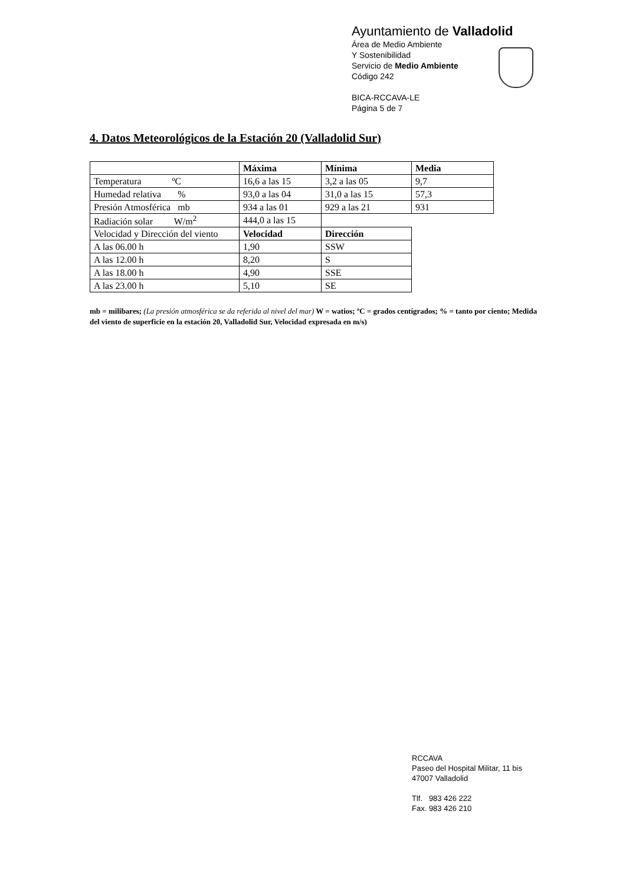Ayuntamiento de Valladolid
Área de Medio Ambiente
Y Sostenibilidad
Servicio de Medio Ambiente
Código 242
BICA-RCCAVA-LE
Página 5 de 7
4. Datos Meteorológicos de la Estación 20 (Valladolid Sur)
| | Máxima | Mínima | Media |
| Temperatura ºC | 16,6 a las 15 | 3,2 a las 05 | 9,7 |
| Humedad relativa % | 93,0 a las 04 | 31,0 a las 15 | 57,3 |
| Presión Atmosférica mb | 934 a las 01 | 929 a las 21 | 931 |
| Radiación solar W/m<sup>2</sup> | 444,0 a las 15 | | |
| Velocidad y Dirección del viento | Velocidad | Dirección | |
| A las 06.00 h | 1,90 | SSW | |
| A las 12.00 h | 8,20 | S | |
| A las 18.00 h | 4,90 | SSE | |
| A las 23.00 h | 5,10 | SE | |
mb = milibares; (La presión atmosférica se da referida al nivel del mar) W = watios; ºC = grados centígrados; % = tanto por ciento; Medida del viento de superficie en la estación 20, Valladolid Sur, Velocidad expresada en m/s)
RCCAVA
Paseo del Hospital Militar, 11 bis
47007 Valladolid
Tlf. 983 426 222
Fax. 983 426 210